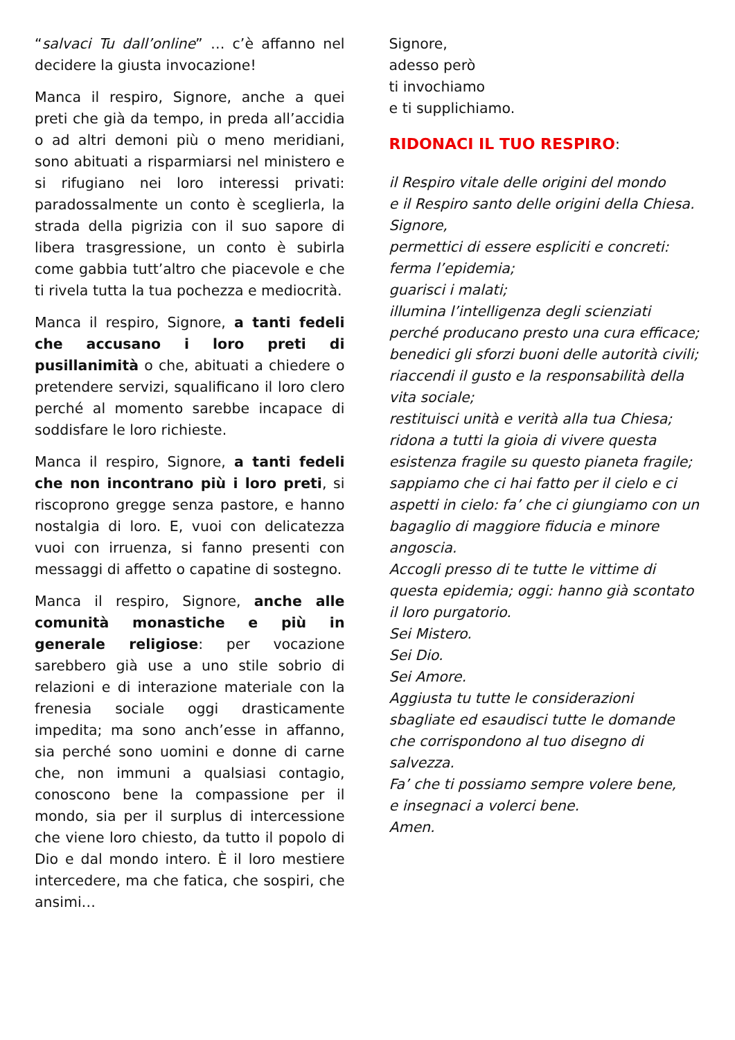“salvaci Tu dall’online” … c’è affanno nel decidere la giusta invocazione!
Manca il respiro, Signore, anche a quei preti che già da tempo, in preda all’accidia o ad altri demoni più o meno meridiani, sono abituati a risparmiarsi nel ministero e si rifugiano nei loro interessi privati: paradossalmente un conto è sceglierla, la strada della pigrizia con il suo sapore di libera trasgressione, un conto è subirla come gabbia tutt’altro che piacevole e che ti rivela tutta la tua pochezza e mediocrità.
Manca il respiro, Signore, a tanti fedeli che accusano i loro preti di pusillanimità o che, abituati a chiedere o pretendere servizi, squalificano il loro clero perché al momento sarebbe incapace di soddisfare le loro richieste.
Manca il respiro, Signore, a tanti fedeli che non incontrano più i loro preti, si riscoprono gregge senza pastore, e hanno nostalgia di loro. E, vuoi con delicatezza vuoi con irruenza, si fanno presenti con messaggi di affetto o capatine di sostegno.
Manca il respiro, Signore, anche alle comunità monastiche e più in generale religiose: per vocazione sarebbero già use a uno stile sobrio di relazioni e di interazione materiale con la frenesia sociale oggi drasticamente impedita; ma sono anch’esse in affanno, sia perché sono uomini e donne di carne che, non immuni a qualsiasi contagio, conoscono bene la compassione per il mondo, sia per il surplus di intercessione che viene loro chiesto, da tutto il popolo di Dio e dal mondo intero. È il loro mestiere intercedere, ma che fatica, che sospiri, che ansimi…
Signore,
adesso però
ti invochiamo
e ti supplichiamo.
RIDONACI IL TUO RESPIRO:
il Respiro vitale delle origini del mondo
e il Respiro santo delle origini della Chiesa.
Signore,
permettici di essere espliciti e concreti:
ferma l’epidemia;
guarisci i malati;
illumina l’intelligenza degli scienziati perché producano presto una cura efficace;
benedici gli sforzi buoni delle autorità civili;
riaccendi il gusto e la responsabilità della vita sociale;
restituisci unità e verità alla tua Chiesa;
ridona a tutti la gioia di vivere questa esistenza fragile su questo pianeta fragile;
sappiamo che ci hai fatto per il cielo e ci aspetti in cielo: fa’ che ci giungiamo con un bagaglio di maggiore fiducia e minore angoscia.
Accogli presso di te tutte le vittime di questa epidemia; oggi: hanno già scontato il loro purgatorio.
Sei Mistero.
Sei Dio.
Sei Amore.
Aggiusta tu tutte le considerazioni sbagliate ed esaudisci tutte le domande che corrispondono al tuo disegno di salvezza.
Fa’ che ti possiamo sempre volere bene,
e insegnaci a volerci bene.
Amen.